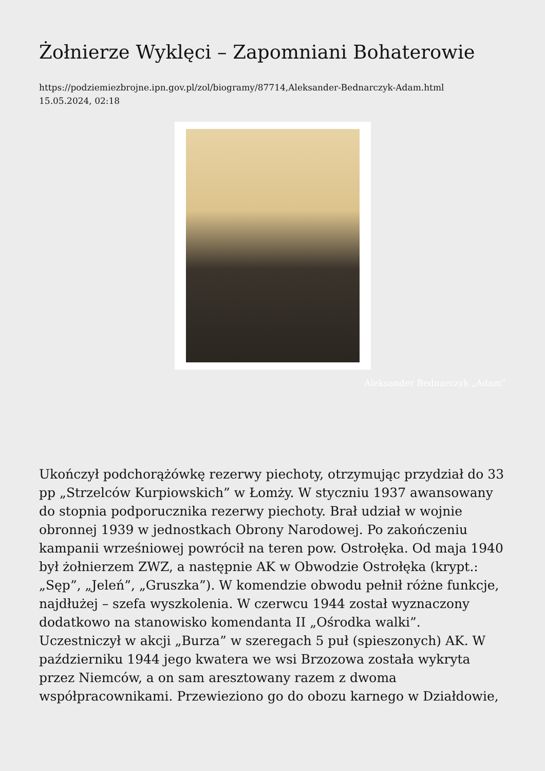Żołnierze Wyklęci – Zapomniani Bohaterowie
https://podziemiezbrojne.ipn.gov.pl/zol/biogramy/87714,Aleksander-Bednarczyk-Adam.html
15.05.2024, 02:18
Aleksander Bednarczyk „Adam”
Ukończył podchorążówkę rezerwy piechoty, otrzymując przydział do 33 pp „Strzelców Kurpiowskich” w Łomży. W styczniu 1937 awansowany do stopnia podporucznika rezerwy piechoty. Brał udział w wojnie obronnej 1939 w jednostkach Obrony Narodowej. Po zakończeniu kampanii wrześniowej powrócił na teren pow. Ostrołęka. Od maja 1940 był żołnierzem ZWZ, a następnie AK w Obwodzie Ostrołęka (krypt.: „Sęp”, „Jeleń”, „Gruszka”). W komendzie obwodu pełnił różne funkcje, najdłużej – szefa wyszkolenia. W czerwcu 1944 został wyznaczony dodatkowo na stanowisko komendanta II „Ośrodka walki”. Uczestniczył w akcji „Burza” w szeregach 5 puł (spieszonych) AK. W październiku 1944 jego kwatera we wsi Brzozowa została wykryta przez Niemców, a on sam aresztowany razem z dwoma współpracownikami. Przewieziono go do obozu karnego w Działdowie,